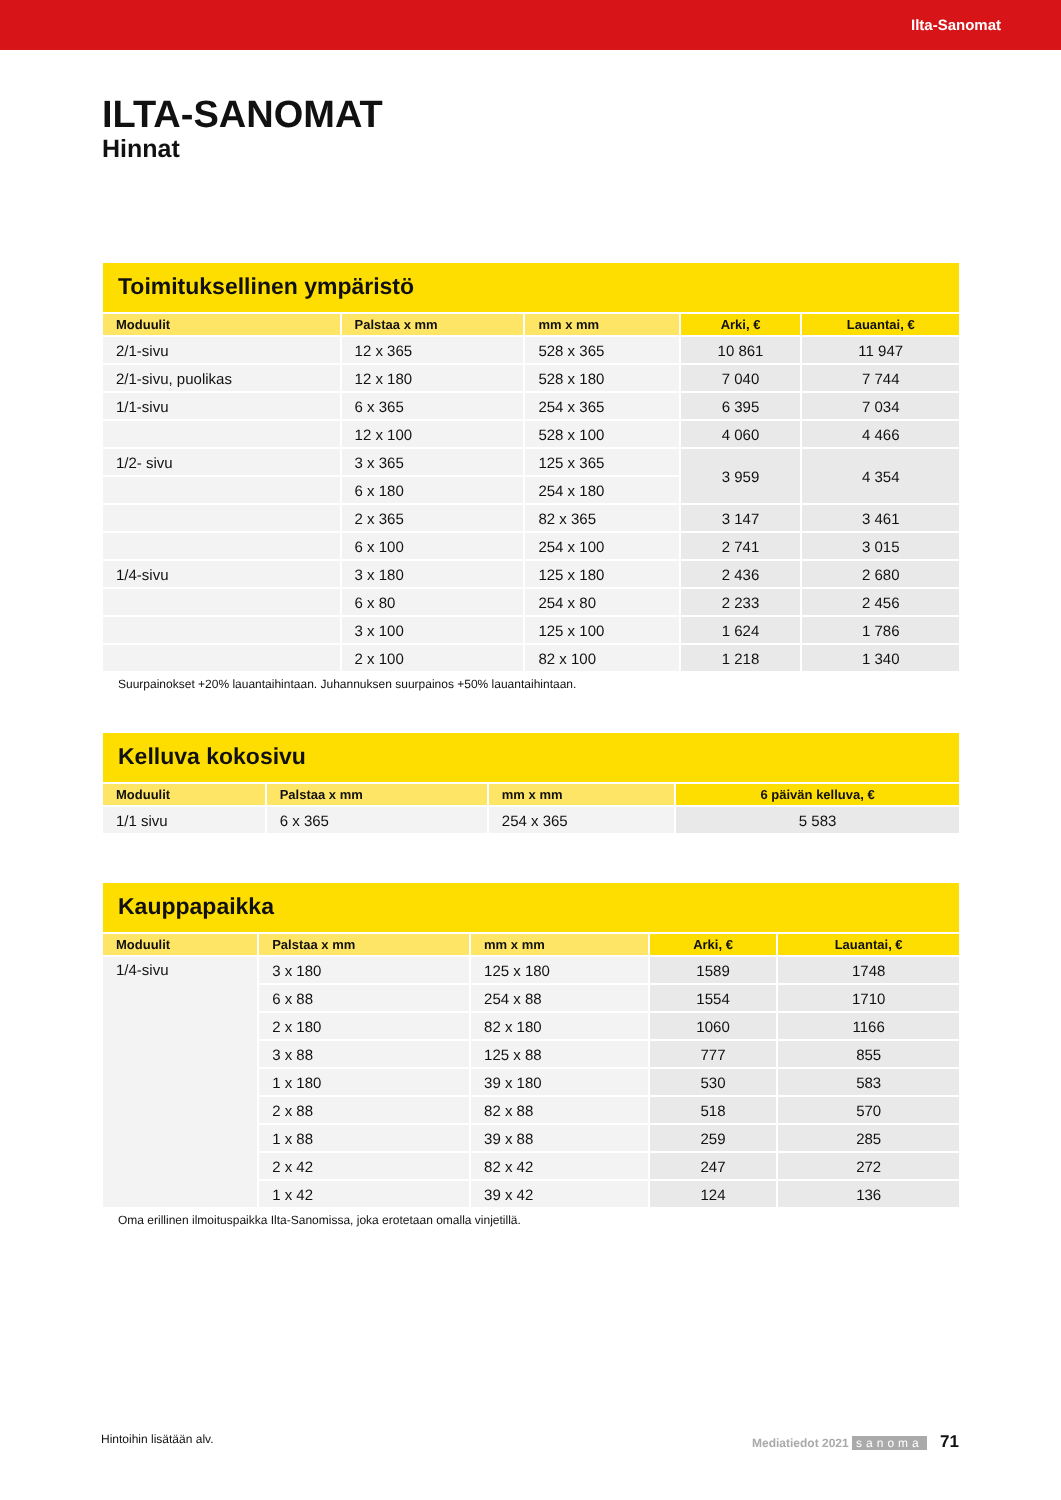Ilta-Sanomat
ILTA-SANOMAT
Hinnat
Toimituksellinen ympäristö
| Moduulit | Palstaa x mm | mm x mm | Arki, € | Lauantai, € |
| --- | --- | --- | --- | --- |
| 2/1-sivu | 12 x 365 | 528 x 365 | 10 861 | 11 947 |
| 2/1-sivu, puolikas | 12 x 180 | 528 x 180 | 7 040 | 7 744 |
| 1/1-sivu | 6 x 365 | 254 x 365 | 6 395 | 7 034 |
| | 12 x 100 | 528 x 100 | 4 060 | 4 466 |
| 1/2- sivu | 3 x 365 | 125 x 365 | 3 959 | 4 354 |
| | 6 x 180 | 254 x 180 | | |
| | 2 x 365 | 82 x 365 | 3 147 | 3 461 |
| | 6 x 100 | 254 x 100 | 2 741 | 3 015 |
| 1/4-sivu | 3 x 180 | 125 x 180 | 2 436 | 2 680 |
| | 6 x 80 | 254 x 80 | 2 233 | 2 456 |
| | 3 x 100 | 125 x 100 | 1 624 | 1 786 |
| | 2 x 100 | 82 x 100 | 1 218 | 1 340 |
Suurpainokset +20% lauantaihintaan. Juhannuksen suurpainos +50% lauantaihintaan.
Kelluva kokosivu
| Moduulit | Palstaa x mm | mm x mm | 6 päivän kelluva, € |
| --- | --- | --- | --- |
| 1/1 sivu | 6 x 365 | 254 x 365 | 5 583 |
Kauppapaikka
| Moduulit | Palstaa x mm | mm x mm | Arki, € | Lauantai, € |
| --- | --- | --- | --- | --- |
| 1/4-sivu | 3 x 180 | 125 x 180 | 1589 | 1748 |
| | 6 x 88 | 254 x 88 | 1554 | 1710 |
| | 2 x 180 | 82 x 180 | 1060 | 1166 |
| | 3 x 88 | 125 x 88 | 777 | 855 |
| | 1 x 180 | 39 x 180 | 530 | 583 |
| | 2 x 88 | 82 x 88 | 518 | 570 |
| | 1 x 88 | 39 x 88 | 259 | 285 |
| | 2 x 42 | 82 x 42 | 247 | 272 |
| | 1 x 42 | 39 x 42 | 124 | 136 |
Oma erillinen ilmoituspaikka Ilta-Sanomissa, joka erotetaan omalla vinjetillä.
Hintoihin lisätään alv. Mediatiedot 2021 sanoma 71